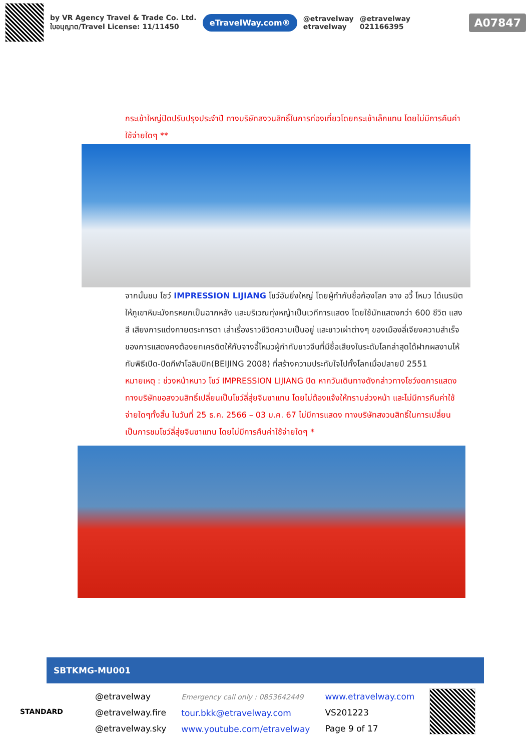by VR Agency Travel & Trade Co. Ltd.
ใบอนุญาต/Travel License: 11/11450
eTravelWay.com®
@etravelway
etravelway
@etravelway
021166395
A07847
กระเช้าใหญ่ปิดปรับปรุงประจำปี ทางบริษัทสงวนสิทธิ์ในการท่องเที่ยวโดยกระเช้าเล็กแทน โดยไม่มีการคืนค่าใช้จ่ายใดๆ **
จากนั้นชม โชว์ IMPRESSION LIJIANG โชว์อันยิ่งใหญ่ โดยผู้กำกับชื่อก้องโลก จาง อวี้ โหมว ได้เนรมิตให้ภูเขาหิมะมังกรหยกเป็นฉากหลัง และบริเวณทุ่งหญ้าเป็นเวทีการแสดง โดยใช้นักแสดงกว่า 600 ชีวิต แสง สี เสียงการแต่งกายตระการตา เล่าเรื่องราวชีวิตความเป็นอยู่ และชาวเผ่าต่างๆ ของเมืองลี่เจียงความสำเร็จของการแสดงคงต้องยกเครดิตให้กับจางอี้โหมวผู้กำกับชาวจีนที่มีชื่อเสียงในระดับโลกล่าสุดได้ฝากผลงานไห้กับพิธีเปิด-ปิดกีฬาโอลิมปิก(BEIJING 2008) ที่สร้างความประทับใจไปทั้งโลกเมื่อปลายปี 2551
หมายเหตุ : ช่วงหน้าหนาว โชว์ IMPRESSION LIJIANG ปิด หากวันเดินทางดังกล่าวทางโชว์งดการแสดง ทางบริษัทขอสงวนสิทธิ์เปลี่ยนเป็นโชว์ลี่สุ่ยจินซาแทน โดยไม่ต้องแจ้งให้ทราบล่วงหน้า และไม่มีการคืนค่าใช้จ่ายใดๆทั้งสิ้น ในวันที่ 25 ธ.ค. 2566 – 03 ม.ค. 67 ไม่มีการแสดง ทางบริษัทสงวนสิทธิ์ในการเปลี่ยนเป็นการชมโชว์ลี่สุ่ยจินซาแทน โดยไม่มีการคืนค่าใช้จ่ายใดๆ *
SBTKMG-MU001
STANDARD
@etravelway
@etravelway.fire
@etravelway.sky
Emergency call only : 0853642449
tour.bkk@etravelway.com
www.youtube.com/etravelway
www.etravelway.com
VS201223
Page 9 of 17